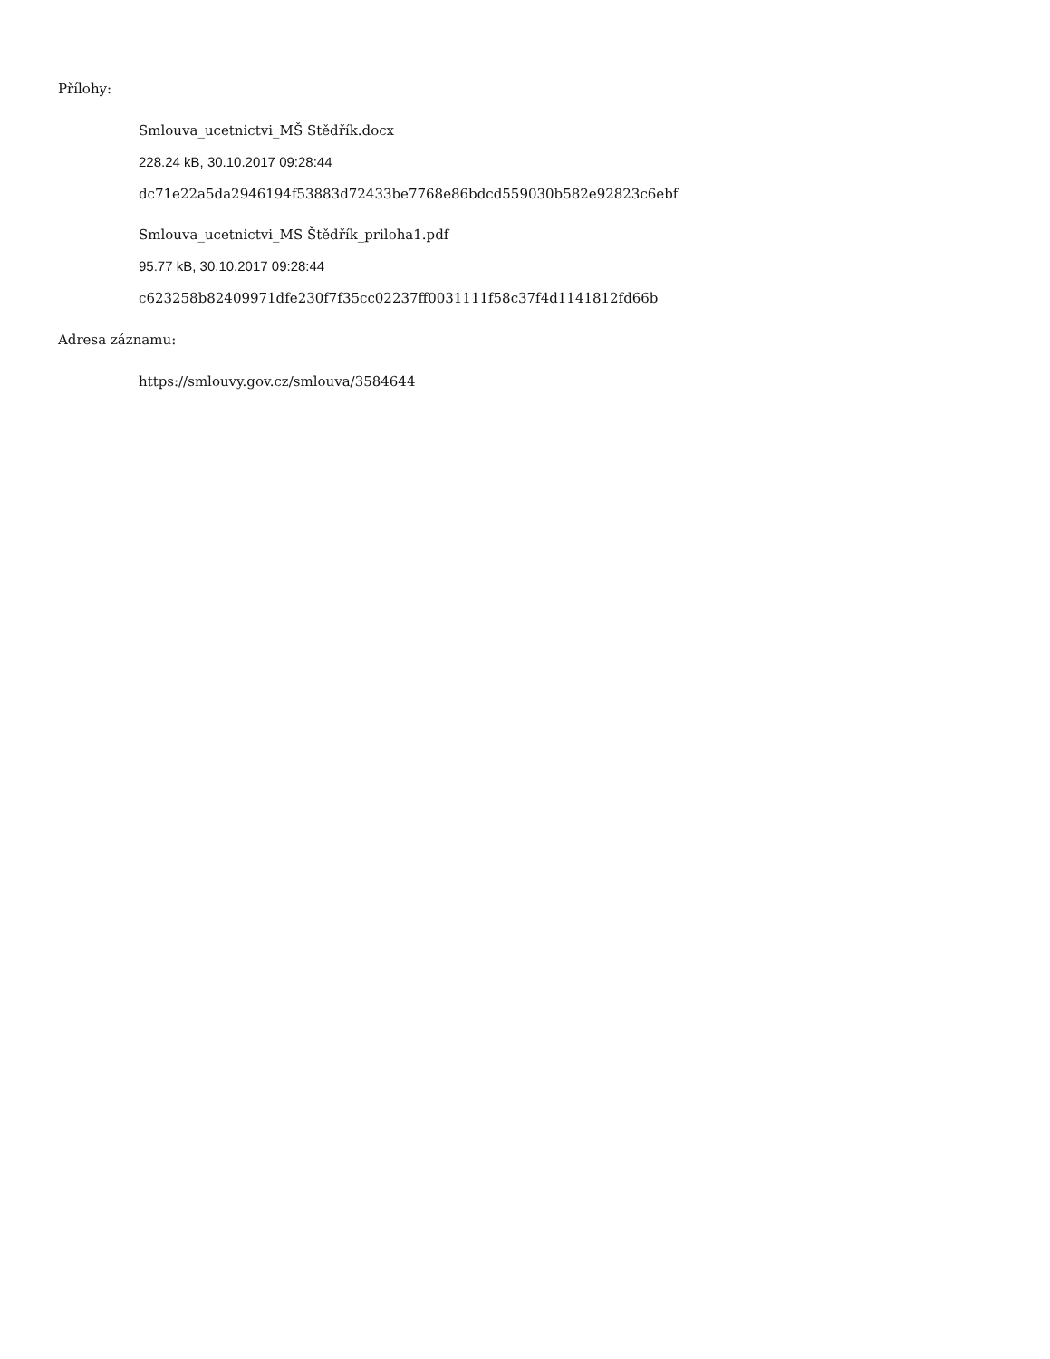Přílohy:
Smlouva_ucetnictvi_MŠ Stědřík.docx
228.24 kB, 30.10.2017 09:28:44
dc71e22a5da2946194f53883d72433be7768e86bdcd559030b582e92823c6ebf
Smlouva_ucetnictvi_MS Štědřík_priloha1.pdf
95.77 kB, 30.10.2017 09:28:44
c623258b82409971dfe230f7f35cc02237ff0031111f58c37f4d1141812fd66b
Adresa záznamu:
https://smlouvy.gov.cz/smlouva/3584644